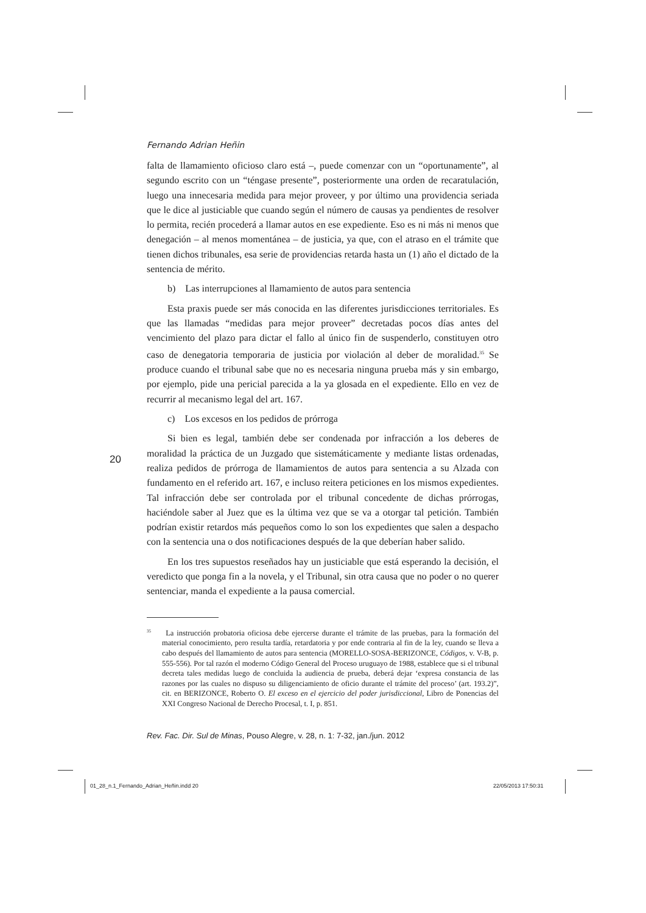20
Fernando Adrian Heñin
falta de llamamiento oficioso claro está –, puede comenzar con un “oportunamente”, al segundo escrito con un “téngase presente”, posteriormente una orden de recaratulación, luego una innecesaria medida para mejor proveer, y por último una providencia seriada que le dice al justiciable que cuando según el número de causas ya pendientes de resolver lo permita, recién procederá a llamar autos en ese expediente. Eso es ni más ni menos que denegación – al menos momentánea – de justicia, ya que, con el atraso en el trámite que tienen dichos tribunales, esa serie de providencias retarda hasta un (1) año el dictado de la sentencia de mérito.
b) Las interrupciones al llamamiento de autos para sentencia
Esta praxis puede ser más conocida en las diferentes jurisdicciones territoriales. Es que las llamadas “medidas para mejor proveer” decretadas pocos días antes del vencimiento del plazo para dictar el fallo al único fin de suspenderlo, constituyen otro caso de denegatoria temporaria de justicia por violación al deber de moralidad.<sup>35</sup> Se produce cuando el tribunal sabe que no es necesaria ninguna prueba más y sin embargo, por ejemplo, pide una pericial parecida a la ya glosada en el expediente. Ello en vez de recurrir al mecanismo legal del art. 167.
c) Los excesos en los pedidos de prórroga
Si bien es legal, también debe ser condenada por infracción a los deberes de moralidad la práctica de un Juzgado que sistemáticamente y mediante listas ordenadas, realiza pedidos de prórroga de llamamientos de autos para sentencia a su Alzada con fundamento en el referido art. 167, e incluso reitera peticiones en los mismos expedientes. Tal infracción debe ser controlada por el tribunal concedente de dichas prórrogas, haciéndole saber al Juez que es la última vez que se va a otorgar tal petición. También podrían existir retardos más pequeños como lo son los expedientes que salen a despacho con la sentencia una o dos notificaciones después de la que deberían haber salido.
En los tres supuestos reseñados hay un justiciable que está esperando la decisión, el veredicto que ponga fin a la novela, y el Tribunal, sin otra causa que no poder o no querer sentenciar, manda el expediente a la pausa comercial.
<sup>35</sup> La instrucción probatoria oficiosa debe ejercerse durante el trámite de las pruebas, para la formación del material conocimiento, pero resulta tardía, retardatoria y por ende contraria al fin de la ley, cuando se lleva a cabo después del llamamiento de autos para sentencia (MORELLO-SOSA-BERIZONCE, Códigos, v. V-B, p. 555-556). Por tal razón el moderno Código General del Proceso uruguayo de 1988, establece que si el tribunal decreta tales medidas luego de concluida la audiencia de prueba, deberá dejar ‘expresa constancia de las razones por las cuales no dispuso su diligenciamiento de oficio durante el trámite del proceso’ (art. 193.2)”, cit. en BERIZONCE, Roberto O. El exceso en el ejercicio del poder jurisdiccional, Libro de Ponencias del XXI Congreso Nacional de Derecho Procesal, t. I, p. 851.
Rev. Fac. Dir. Sul de Minas, Pouso Alegre, v. 28, n. 1: 7-32, jan./jun. 2012
01_28_n.1_Fernando_Adrian_Heñin.indd 20
22/05/2013 17:50:31